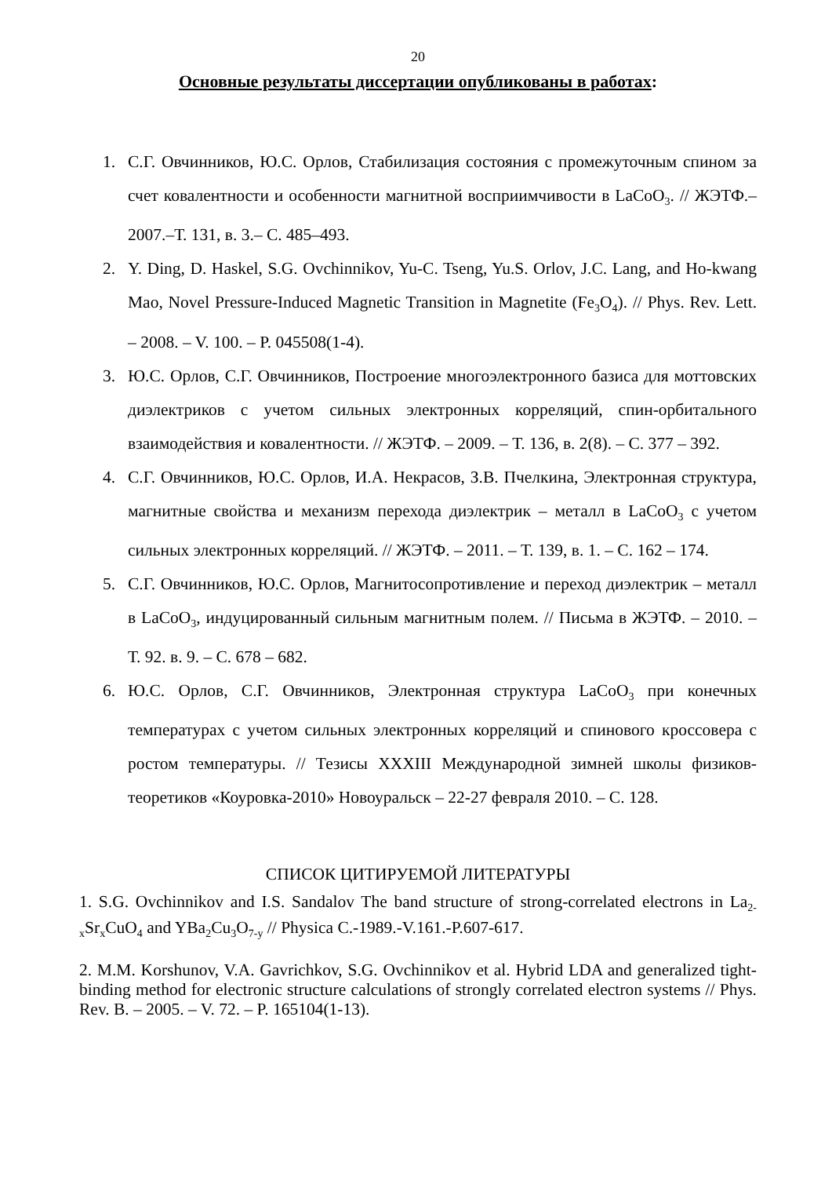20
Основные результаты диссертации опубликованы в работах:
1. С.Г. Овчинников, Ю.С. Орлов, Стабилизация состояния с промежуточным спином за счет ковалентности и особенности магнитной восприимчивости в LaCoO<sub>3</sub>. // ЖЭТФ.–2007.–Т. 131, в. 3.– С. 485–493.
2. Y. Ding, D. Haskel, S.G. Ovchinnikov, Yu-C. Tseng, Yu.S. Orlov, J.C. Lang, and Ho-kwang Mao, Novel Pressure-Induced Magnetic Transition in Magnetite (Fe<sub>3</sub>O<sub>4</sub>). // Phys. Rev. Lett. – 2008. – V. 100. – P. 045508(1-4).
3. Ю.С. Орлов, С.Г. Овчинников, Построение многоэлектронного базиса для моттовских диэлектриков с учетом сильных электронных корреляций, спин-орбитального взаимодействия и ковалентности. // ЖЭТФ. – 2009. – Т. 136, в. 2(8). – С. 377 – 392.
4. С.Г. Овчинников, Ю.С. Орлов, И.А. Некрасов, З.В. Пчелкина, Электронная структура, магнитные свойства и механизм перехода диэлектрик – металл в LaCoO<sub>3</sub> с учетом сильных электронных корреляций. // ЖЭТФ. – 2011. – Т. 139, в. 1. – С. 162 – 174.
5. С.Г. Овчинников, Ю.С. Орлов, Магнитосопротивление и переход диэлектрик – металл в LaCoO<sub>3</sub>, индуцированный сильным магнитным полем. // Письма в ЖЭТФ. – 2010. – Т. 92. в. 9. – С. 678 – 682.
6. Ю.С. Орлов, С.Г. Овчинников, Электронная структура LaCoO<sub>3</sub> при конечных температурах с учетом сильных электронных корреляций и спинового кроссовера с ростом температуры. // Тезисы XXXIII Международной зимней школы физиков-теоретиков «Коуровка-2010» Новоуральск – 22-27 февраля 2010. – С. 128.
СПИСОК ЦИТИРУЕМОЙ ЛИТЕРАТУРЫ
1. S.G. Ovchinnikov and I.S. Sandalov The band structure of strong-correlated electrons in La<sub>2-x</sub>Sr<sub>x</sub>CuO<sub>4</sub> and YBa<sub>2</sub>Cu<sub>3</sub>O<sub>7-y</sub> // Physica C.-1989.-V.161.-P.607-617.
2. M.M. Korshunov, V.A. Gavrichkov, S.G. Ovchinnikov et al. Hybrid LDA and generalized tight-binding method for electronic structure calculations of strongly correlated electron systems // Phys. Rev. B. – 2005. – V. 72. – P. 165104(1-13).